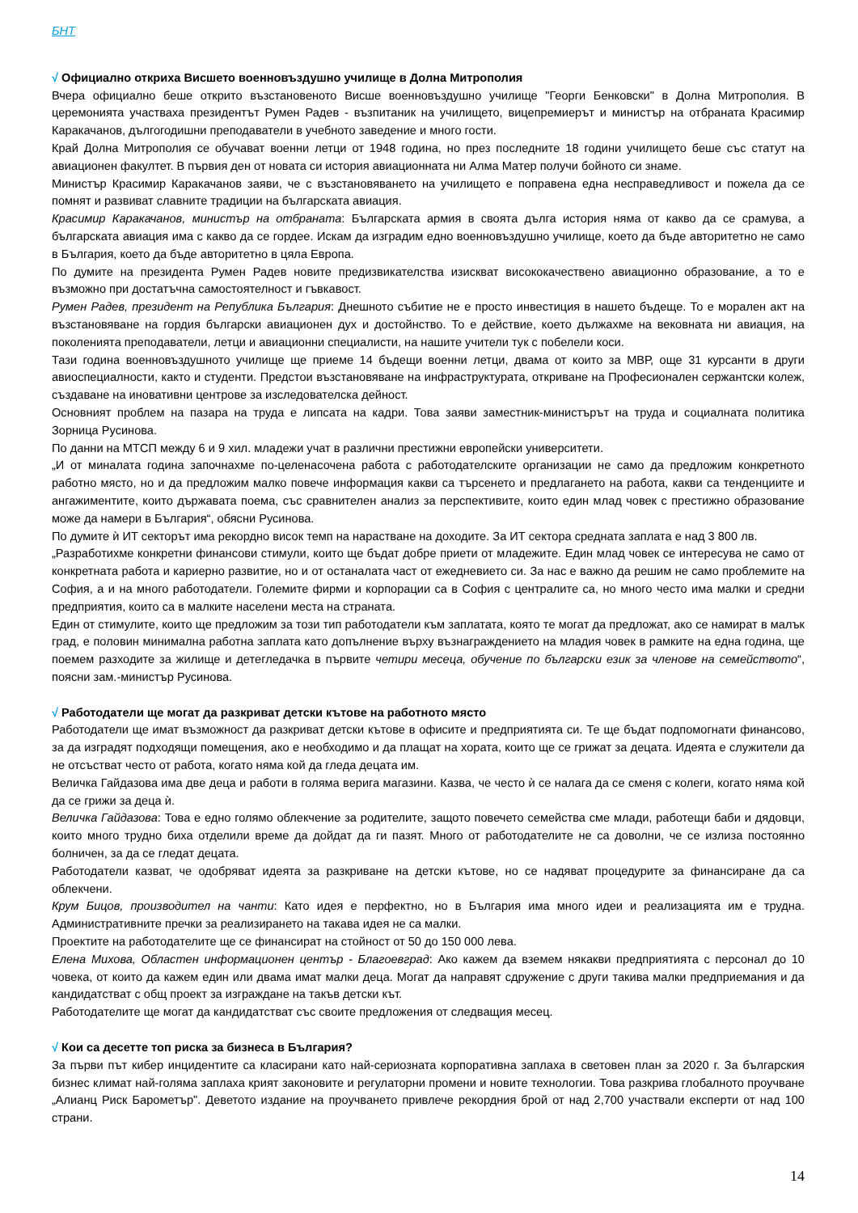БНТ
√ Официално откриха Висшето военновъздушно училище в Долна Митрополия
Вчера официално беше открито възстановеното Висше военновъздушно училище "Георги Бенковски" в Долна Митрополия. В церемонията участваха президентът Румен Радев - възпитаник на училището, вицепремиерът и министър на отбраната Красимир Каракачанов, дългогодишни преподаватели в учебното заведение и много гости.
Край Долна Митрополия се обучават военни летци от 1948 година, но през последните 18 години училището беше със статут на авиационен факултет. В първия ден от новата си история авиационната ни Алма Матер получи бойното си знаме.
Министър Красимир Каракачанов заяви, че с възстановяването на училището е поправена една несправедливост и пожела да се помнят и развиват славните традиции на българската авиация.
Красимир Каракачанов, министър на отбраната: Българската армия в своята дълга история няма от какво да се срамува, а българската авиация има с какво да се гордее. Искам да изградим едно военновъздушно училище, което да бъде авторитетно не само в България, което да бъде авторитетно в цяла Европа.
По думите на президента Румен Радев новите предизвикателства изискват висококачествено авиационно образование, а то е възможно при достатъчна самостоятелност и гъвкавост.
Румен Радев, президент на Република България: Днешното събитие не е просто инвестиция в нашето бъдеще. То е морален акт на възстановяване на гордия български авиационен дух и достойнство. То е действие, което дължахме на вековната ни авиация, на поколенията преподаватели, летци и авиационни специалисти, на нашите учители тук с побелели коси.
Тази година военновъздушното училище ще приеме 14 бъдещи военни летци, двама от които за МВР, още 31 курсанти в други авиоспециалности, както и студенти. Предстои възстановяване на инфраструктурата, откриване на Професионален сержантски колеж, създаване на иновативни центрове за изследователска дейност.
Основният проблем на пазара на труда е липсата на кадри. Това заяви заместник-министърът на труда и социалната политика Зорница Русинова.
По данни на МТСП между 6 и 9 хил. младежи учат в различни престижни европейски университети.
„И от миналата година започнахме по-целенасочена работа с работодателските организации не само да предложим конкретното работно място, но и да предложим малко повече информация какви са търсенето и предлагането на работа, какви са тенденциите и ангажиментите, които държавата поема, със сравнителен анализ за перспективите, които един млад човек с престижно образование може да намери в България“, обясни Русинова.
По думите ѝ ИТ секторът има рекордно висок темп на нарастване на доходите. За ИТ сектора средната заплата е над 3 800 лв.
„Разработихме конкретни финансови стимули, които ще бъдат добре приети от младежите. Един млад човек се интересува не само от конкретната работа и кариерно развитие, но и от останалата част от ежедневието си. За нас е важно да решим не само проблемите на София, а и на много работодатели. Големите фирми и корпорации са в София с централите са, но много често има малки и средни предприятия, които са в малките населени места на страната.
Един от стимулите, които ще предложим за този тип работодатели към заплатата, която те могат да предложат, ако се намират в малък град, е половин минимална работна заплата като допълнение върху възнаграждението на младия човек в рамките на една година, ще поемем разходите за жилище и детегледачка в първите четири месеца, обучение по български език за членове на семейството“, поясни зам.-министър Русинова.
√ Работодатели ще могат да разкриват детски кътове на работното място
Работодатели ще имат възможност да разкриват детски кътове в офисите и предприятията си. Те ще бъдат подпомогнати финансово, за да изградят подходящи помещения, ако е необходимо и да плащат на хората, които ще се грижат за децата. Идеята е служители да не отсъстват често от работа, когато няма кой да гледа децата им.
Величка Гайдазова има две деца и работи в голяма верига магазини. Казва, че често ѝ се налага да се сменя с колеги, когато няма кой да се грижи за деца ѝ.
Величка Гайдазова: Това е едно голямо облекчение за родителите, защото повечето семейства сме млади, работещи баби и дядовци, които много трудно биха отделили време да дойдат да ги пазят. Много от работодателите не са доволни, че се излиза постоянно болничен, за да се гледат децата.
Работодатели казват, че одобряват идеята за разкриване на детски кътове, но се надяват процедурите за финансиране да са облекчени.
Крум Бицов, производител на чанти: Като идея е перфектно, но в България има много идеи и реализацията им е трудна. Административните пречки за реализирането на такава идея не са малки.
Проектите на работодателите ще се финансират на стойност от 50 до 150 000 лева.
Елена Михова, Областен информационен център - Благоевград: Ако кажем да вземем някакви предприятията с персонал до 10 човека, от които да кажем един или двама имат малки деца. Могат да направят сдружение с други такива малки предприемания и да кандидатстват с общ проект за изграждане на такъв детски кът.
Работодателите ще могат да кандидатстват със своите предложения от следващия месец.
√ Кои са десетте топ риска за бизнеса в България?
За първи път кибер инцидентите са класирани като най-сериозната корпоративна заплаха в световен план за 2020 г. За българския бизнес климат най-голяма заплаха крият законовите и регулаторни промени и новите технологии. Това разкрива глобалното проучване „Алианц Риск Барометър". Деветото издание на проучването привлече рекордния брой от над 2,700 участвали експерти от над 100 страни.
14